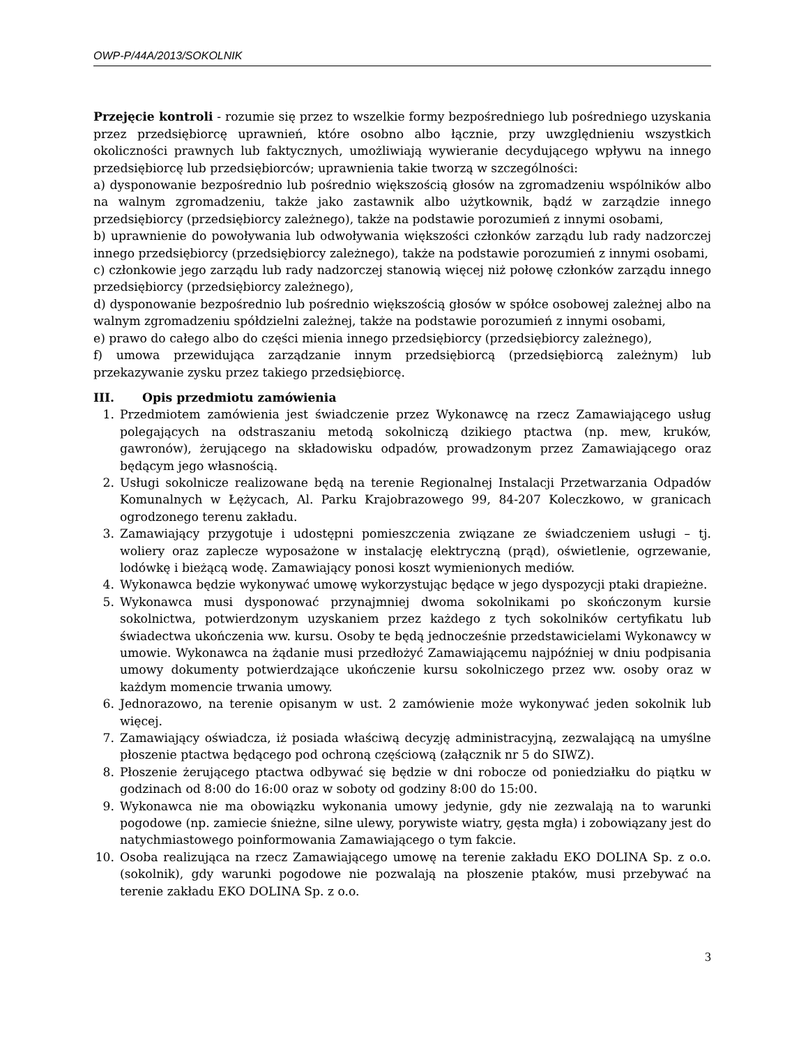OWP-P/44A/2013/SOKOLNIK
Przejęcie kontroli - rozumie się przez to wszelkie formy bezpośredniego lub pośredniego uzyskania przez przedsiębiorcę uprawnień, które osobno albo łącznie, przy uwzględnieniu wszystkich okoliczności prawnych lub faktycznych, umożliwiają wywieranie decydującego wpływu na innego przedsiębiorcę lub przedsiębiorców; uprawnienia takie tworzą w szczególności:
a) dysponowanie bezpośrednio lub pośrednio większością głosów na zgromadzeniu wspólników albo na walnym zgromadzeniu, także jako zastawnik albo użytkownik, bądź w zarządzie innego przedsiębiorcy (przedsiębiorcy zależnego), także na podstawie porozumień z innymi osobami,
b) uprawnienie do powoływania lub odwoływania większości członków zarządu lub rady nadzorczej innego przedsiębiorcy (przedsiębiorcy zależnego), także na podstawie porozumień z innymi osobami,
c) członkowie jego zarządu lub rady nadzorczej stanowią więcej niż połowę członków zarządu innego przedsiębiorcy (przedsiębiorcy zależnego),
d) dysponowanie bezpośrednio lub pośrednio większością głosów w spółce osobowej zależnej albo na walnym zgromadzeniu spółdzielni zależnej, także na podstawie porozumień z innymi osobami,
e) prawo do całego albo do części mienia innego przedsiębiorcy (przedsiębiorcy zależnego),
f) umowa przewidująca zarządzanie innym przedsiębiorcą (przedsiębiorcą zależnym) lub przekazywanie zysku przez takiego przedsiębiorcę.
III. Opis przedmiotu zamówienia
1. Przedmiotem zamówienia jest świadczenie przez Wykonawcę na rzecz Zamawiającego usług polegających na odstraszaniu metodą sokolniczą dzikiego ptactwa (np. mew, kruków, gawronów), żerującego na składowisku odpadów, prowadzonym przez Zamawiającego oraz będącym jego własnością.
2. Usługi sokolnicze realizowane będą na terenie Regionalnej Instalacji Przetwarzania Odpadów Komunalnych w Łężycach, Al. Parku Krajobrazowego 99, 84-207 Koleczkowo, w granicach ogrodzonego terenu zakładu.
3. Zamawiający przygotuje i udostępni pomieszczenia związane ze świadczeniem usługi – tj. woliery oraz zaplecze wyposażone w instalację elektryczną (prąd), oświetlenie, ogrzewanie, lodówkę i bieżącą wodę. Zamawiający ponosi koszt wymienionych mediów.
4. Wykonawca będzie wykonywać umowę wykorzystując będące w jego dyspozycji ptaki drapieżne.
5. Wykonawca musi dysponować przynajmniej dwoma sokolnikami po skończonym kursie sokolnictwa, potwierdzonym uzyskaniem przez każdego z tych sokolników certyfikatu lub świadectwa ukończenia ww. kursu. Osoby te będą jednocześnie przedstawicielami Wykonawcy w umowie. Wykonawca na żądanie musi przedłożyć Zamawiającemu najpóźniej w dniu podpisania umowy dokumenty potwierdzające ukończenie kursu sokolniczego przez ww. osoby oraz w każdym momencie trwania umowy.
6. Jednorazowo, na terenie opisanym w ust. 2 zamówienie może wykonywać jeden sokolnik lub więcej.
7. Zamawiający oświadcza, iż posiada właściwą decyzję administracyjną, zezwalającą na umyślne płoszenie ptactwa będącego pod ochroną częściową (załącznik nr 5 do SIWZ).
8. Płoszenie żerującego ptactwa odbywać się będzie w dni robocze od poniedziałku do piątku w godzinach od 8:00 do 16:00 oraz w soboty od godziny 8:00 do 15:00.
9. Wykonawca nie ma obowiązku wykonania umowy jedynie, gdy nie zezwalają na to warunki pogodowe (np. zamiecie śnieżne, silne ulewy, porywiste wiatry, gęsta mgła) i zobowiązany jest do natychmiastowego poinformowania Zamawiającego o tym fakcie.
10. Osoba realizująca na rzecz Zamawiającego umowę na terenie zakładu EKO DOLINA Sp. z o.o. (sokolnik), gdy warunki pogodowe nie pozwalają na płoszenie ptaków, musi przebywać na terenie zakładu EKO DOLINA Sp. z o.o.
3